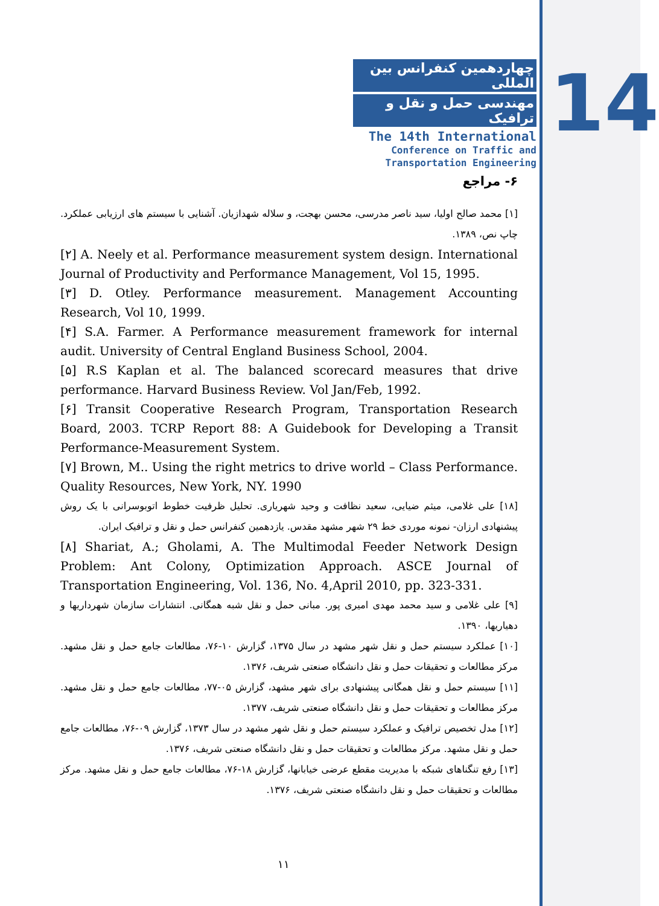14
چهاردهمین کنفرانس بین المللی
مهندسی حمل و نقل و ترافیک
The 14th International
Conference on Traffic and
Transportation Engineering
۶- مراجع
[۱] محمد صالح اولیا، سید ناصر مدرسی، محسن بهجت، و سلاله شهدازیان. آشنایی با سیستم های ارزیابی عملکرد. چاپ نص، ۱۳۸۹.
[۲] A. Neely et al. Performance measurement system design. International Journal of Productivity and Performance Management, Vol 15, 1995.
[۳] D. Otley. Performance measurement. Management Accounting Research, Vol 10, 1999.
[۴] S.A. Farmer. A Performance measurement framework for internal audit. University of Central England Business School, 2004.
[۵] R.S Kaplan et al. The balanced scorecard measures that drive performance. Harvard Business Review. Vol Jan/Feb, 1992.
[۶] Transit Cooperative Research Program, Transportation Research Board, 2003. TCRP Report 88: A Guidebook for Developing a Transit Performance-Measurement System.
[۷] Brown, M.. Using the right metrics to drive world – Class Performance. Quality Resources, New York, NY. 1990
[۱۸] علی غلامی، میثم ضیایی، سعید نظافت و وحید شهریاری. تحلیل ظرفیت خطوط اتوبوسرانی با یک روش پیشنهادی ارزان- نمونه موردی خط ۲۹ شهر مشهد مقدس. یازدهمین کنفرانس حمل و نقل و ترافیک ایران.
[۸] Shariat, A.; Gholami, A. The Multimodal Feeder Network Design Problem: Ant Colony, Optimization Approach. ASCE Journal of Transportation Engineering, Vol. 136, No. 4,April 2010, pp. 323-331.
[۹] علی غلامی و سید محمد مهدی امیری پور. مبانی حمل و نقل شبه همگانی. انتشارات سازمان شهرداریها و دهیاریها، ۱۳۹۰.
[۱۰] عملکرد سیستم حمل و نقل شهر مشهد در سال ۱۳۷۵، گزارش ۱۰-۷۶، مطالعات جامع حمل و نقل مشهد. مرکز مطالعات و تحقیقات حمل و نقل دانشگاه صنعتی شریف، ۱۳۷۶.
[۱۱] سیستم حمل و نقل همگانی پیشنهادی برای شهر مشهد، گزارش ۰۵-۷۷، مطالعات جامع حمل و نقل مشهد. مرکز مطالعات و تحقیقات حمل و نقل دانشگاه صنعتی شریف، ۱۳۷۷.
[۱۲] مدل تخصیص ترافیک و عملکرد سیستم حمل و نقل شهر مشهد در سال ۱۳۷۳، گزارش ۰۹-۷۶، مطالعات جامع حمل و نقل مشهد. مرکز مطالعات و تحقیقات حمل و نقل دانشگاه صنعتی شریف، ۱۳۷۶.
[۱۳] رفع تنگناهای شبکه با مدیریت مقطع عرضی خیابانها، گزارش ۱۸-۷۶، مطالعات جامع حمل و نقل مشهد. مرکز مطالعات و تحقیقات حمل و نقل دانشگاه صنعتی شریف، ۱۳۷۶.
۱۱